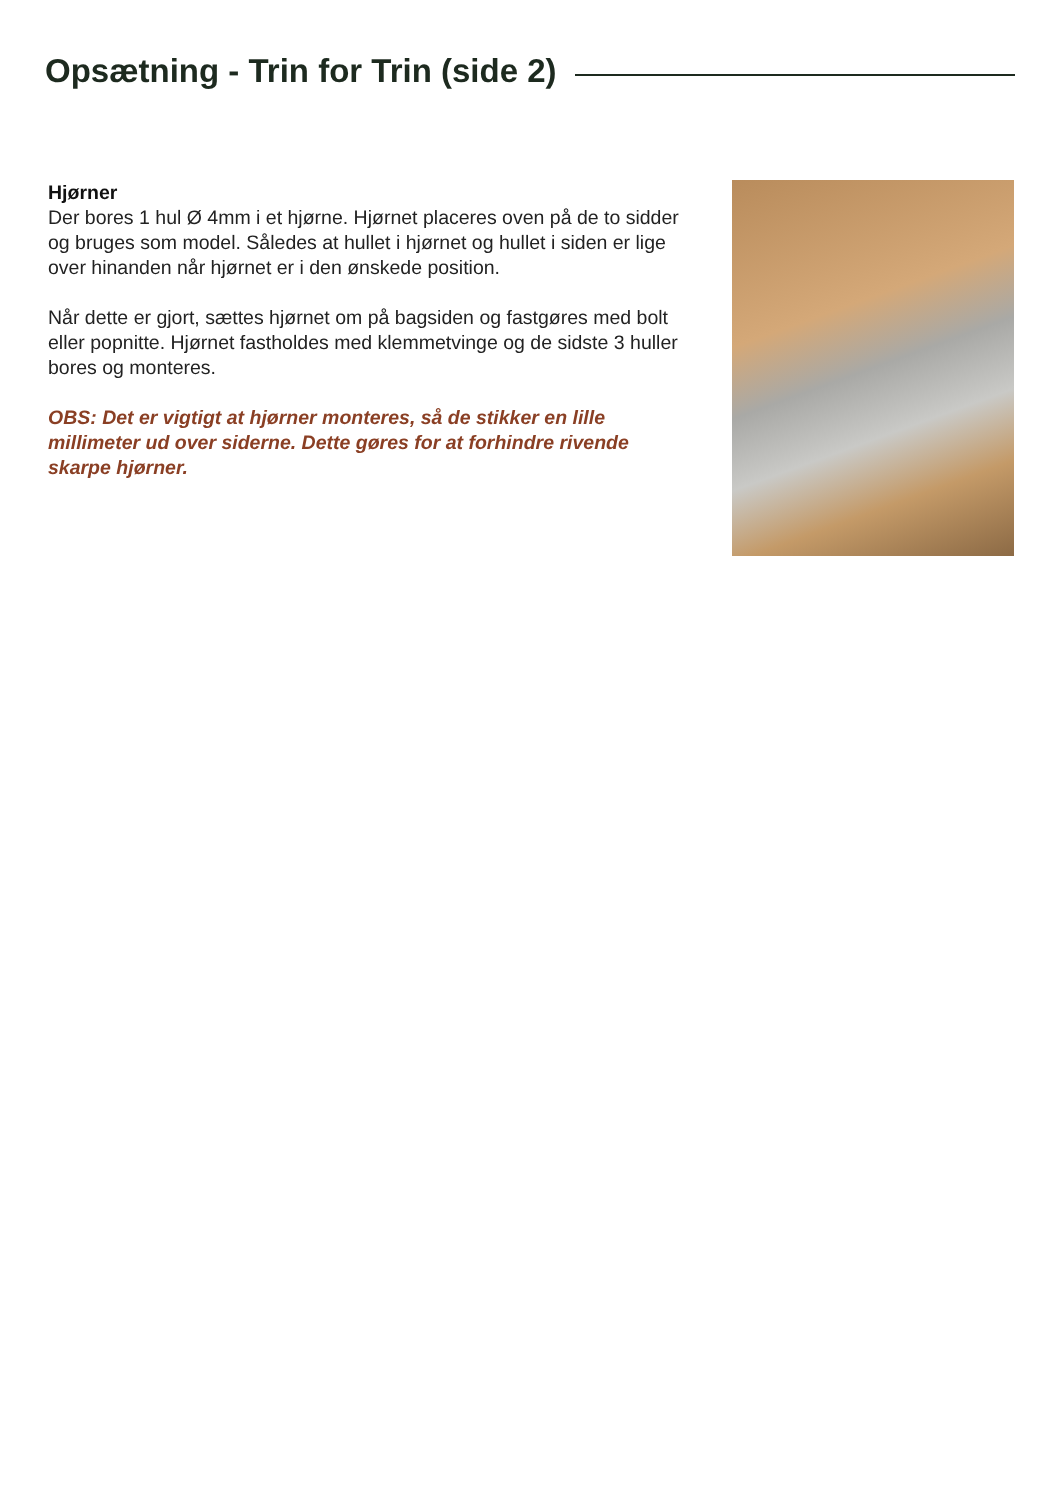Opsætning - Trin for Trin (side 2)
Hjørner
Der bores 1 hul Ø 4mm i et hjørne. Hjørnet placeres oven på de to sidder og bruges som model. Således at hullet i hjørnet og hullet i siden er lige over hinanden når hjørnet er i den ønskede position.
Når dette er gjort, sættes hjørnet om på bagsiden og fastgøres med bolt eller popnitte. Hjørnet fastholdes med klemmetvinge og de sidste 3 huller bores og monteres.
OBS: Det er vigtigt at hjørner monteres, så de stikker en lille millimeter ud over siderne. Dette gøres for at forhindre rivende skarpe hjørner.